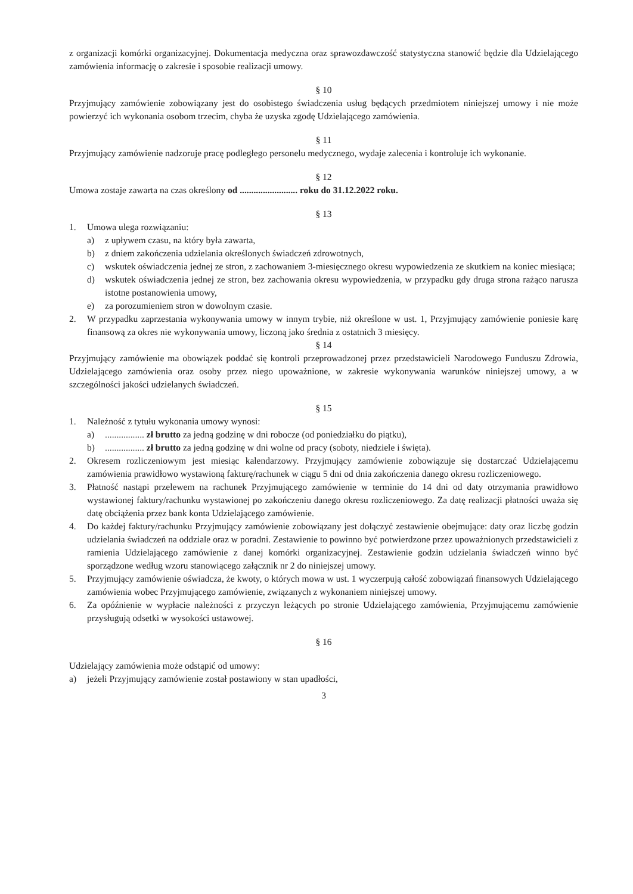z organizacji komórki organizacyjnej. Dokumentacja medyczna oraz sprawozdawczość statystyczna stanowić będzie dla Udzielającego zamówienia informację o zakresie i sposobie realizacji umowy.
§ 10
Przyjmujący zamówienie zobowiązany jest do osobistego świadczenia usług będących przedmiotem niniejszej umowy i nie może powierzyć ich wykonania osobom trzecim, chyba że uzyska zgodę Udzielającego zamówienia.
§ 11
Przyjmujący zamówienie nadzoruje pracę podległego personelu medycznego, wydaje zalecenia i kontroluje ich wykonanie.
§ 12
Umowa zostaje zawarta na czas określony od ......................... roku do 31.12.2022 roku.
§ 13
1. Umowa ulega rozwiązaniu:
a) z upływem czasu, na który była zawarta,
b) z dniem zakończenia udzielania określonych świadczeń zdrowotnych,
c) wskutek oświadczenia jednej ze stron, z zachowaniem 3-miesięcznego okresu wypowiedzenia ze skutkiem na koniec miesiąca;
d) wskutek oświadczenia jednej ze stron, bez zachowania okresu wypowiedzenia, w przypadku gdy druga strona rażąco narusza istotne postanowienia umowy,
e) za porozumieniem stron w dowolnym czasie.
2. W przypadku zaprzestania wykonywania umowy w innym trybie, niż określone w ust. 1, Przyjmujący zamówienie poniesie karę finansową za okres nie wykonywania umowy, liczoną jako średnia z ostatnich 3 miesięcy.
§ 14
Przyjmujący zamówienie ma obowiązek poddać się kontroli przeprowadzonej przez przedstawicieli Narodowego Funduszu Zdrowia, Udzielającego zamówienia oraz osoby przez niego upoważnione, w zakresie wykonywania warunków niniejszej umowy, a w szczególności jakości udzielanych świadczeń.
§ 15
1. Należność z tytułu wykonania umowy wynosi:
a) ................. zł brutto za jedną godzinę w dni robocze (od poniedziałku do piątku),
b) ................. zł brutto za jedną godzinę w dni wolne od pracy (soboty, niedziele i święta).
2. Okresem rozliczeniowym jest miesiąc kalendarzowy. Przyjmujący zamówienie zobowiązuje się dostarczać Udzielającemu zamówienia prawidłowo wystawioną fakturę/rachunek w ciągu 5 dni od dnia zakończenia danego okresu rozliczeniowego.
3. Płatność nastąpi przelewem na rachunek Przyjmującego zamówienie w terminie do 14 dni od daty otrzymania prawidłowo wystawionej faktury/rachunku wystawionej po zakończeniu danego okresu rozliczeniowego. Za datę realizacji płatności uważa się datę obciążenia przez bank konta Udzielającego zamówienie.
4. Do każdej faktury/rachunku Przyjmujący zamówienie zobowiązany jest dołączyć zestawienie obejmujące: daty oraz liczbę godzin udzielania świadczeń na oddziale oraz w poradni. Zestawienie to powinno być potwierdzone przez upoważnionych przedstawicieli z ramienia Udzielającego zamówienie z danej komórki organizacyjnej. Zestawienie godzin udzielania świadczeń winno być sporządzone według wzoru stanowiącego załącznik nr 2 do niniejszej umowy.
5. Przyjmujący zamówienie oświadcza, że kwoty, o których mowa w ust. 1 wyczerpują całość zobowiązań finansowych Udzielającego zamówienia wobec Przyjmującego zamówienie, związanych z wykonaniem niniejszej umowy.
6. Za opóźnienie w wypłacie należności z przyczyn leżących po stronie Udzielającego zamówienia, Przyjmującemu zamówienie przysługują odsetki w wysokości ustawowej.
§ 16
Udzielający zamówienia może odstąpić od umowy:
a) jeżeli Przyjmujący zamówienie został postawiony w stan upadłości,
3